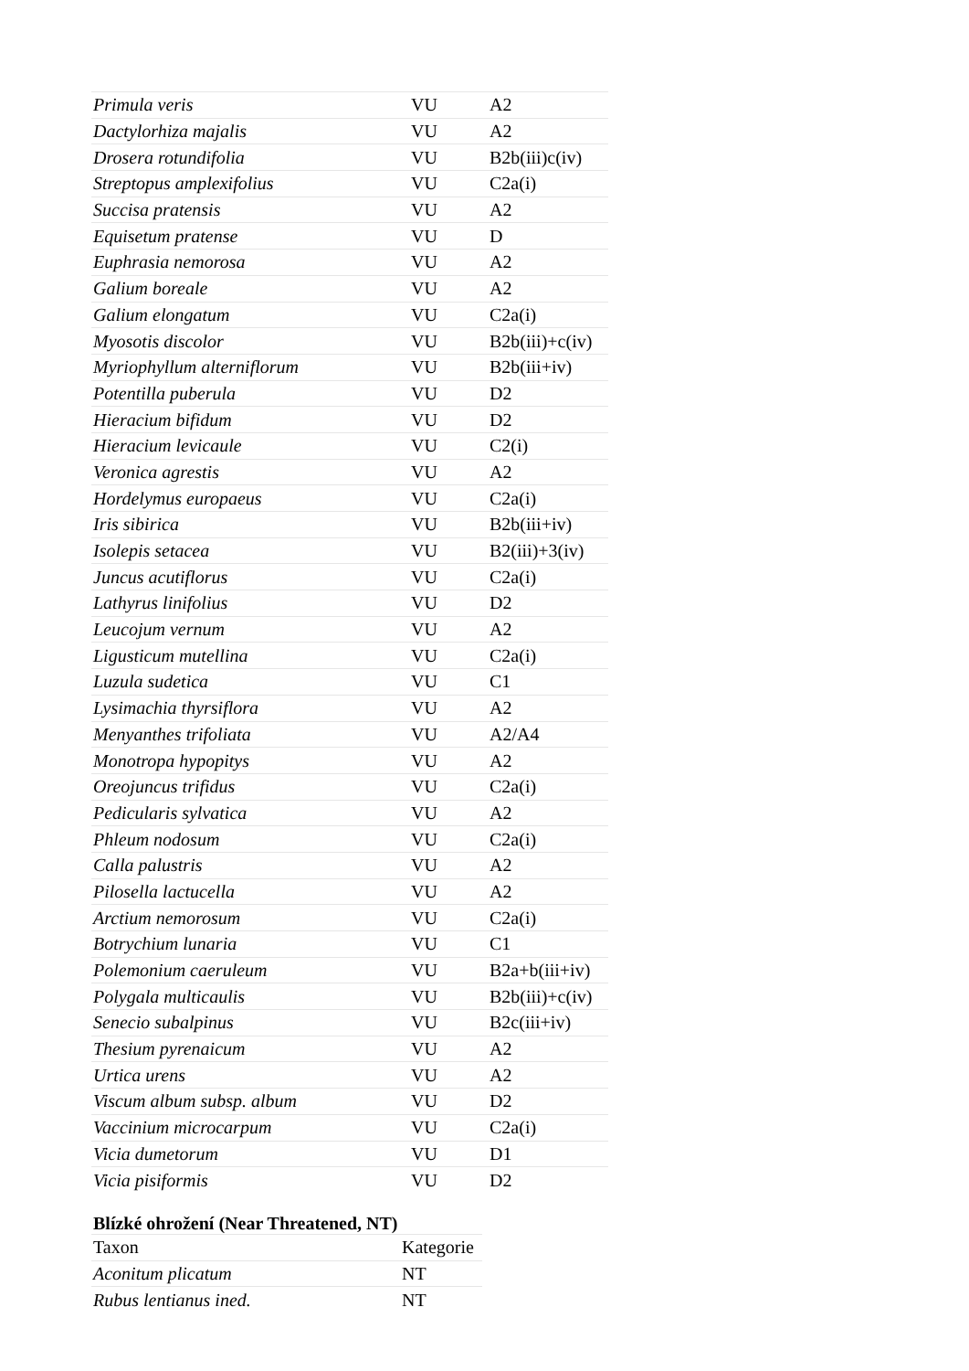| Primula veris | VU | A2 |
| Dactylorhiza majalis | VU | A2 |
| Drosera rotundifolia | VU | B2b(iii)c(iv) |
| Streptopus amplexifolius | VU | C2a(i) |
| Succisa pratensis | VU | A2 |
| Equisetum pratense | VU | D |
| Euphrasia nemorosa | VU | A2 |
| Galium boreale | VU | A2 |
| Galium elongatum | VU | C2a(i) |
| Myosotis discolor | VU | B2b(iii)+c(iv) |
| Myriophyllum alterniflorum | VU | B2b(iii+iv) |
| Potentilla puberula | VU | D2 |
| Hieracium bifidum | VU | D2 |
| Hieracium levicaule | VU | C2(i) |
| Veronica agrestis | VU | A2 |
| Hordelymus europaeus | VU | C2a(i) |
| Iris sibirica | VU | B2b(iii+iv) |
| Isolepis setacea | VU | B2(iii)+3(iv) |
| Juncus acutiflorus | VU | C2a(i) |
| Lathyrus linifolius | VU | D2 |
| Leucojum vernum | VU | A2 |
| Ligusticum mutellina | VU | C2a(i) |
| Luzula sudetica | VU | C1 |
| Lysimachia thyrsiflora | VU | A2 |
| Menyanthes trifoliata | VU | A2/A4 |
| Monotropa hypopitys | VU | A2 |
| Oreojuncus trifidus | VU | C2a(i) |
| Pedicularis sylvatica | VU | A2 |
| Phleum nodosum | VU | C2a(i) |
| Calla palustris | VU | A2 |
| Pilosella lactucella | VU | A2 |
| Arctium nemorosum | VU | C2a(i) |
| Botrychium lunaria | VU | C1 |
| Polemonium caeruleum | VU | B2a+b(iii+iv) |
| Polygala multicaulis | VU | B2b(iii)+c(iv) |
| Senecio subalpinus | VU | B2c(iii+iv) |
| Thesium pyrenaicum | VU | A2 |
| Urtica urens | VU | A2 |
| Viscum album subsp. album | VU | D2 |
| Vaccinium microcarpum | VU | C2a(i) |
| Vicia dumetorum | VU | D1 |
| Vicia pisiformis | VU | D2 |
Blízké ohrožení (Near Threatened, NT)
| Taxon | Kategorie |
| Aconitum plicatum | NT |
| Rubus lentianus ined. | NT |